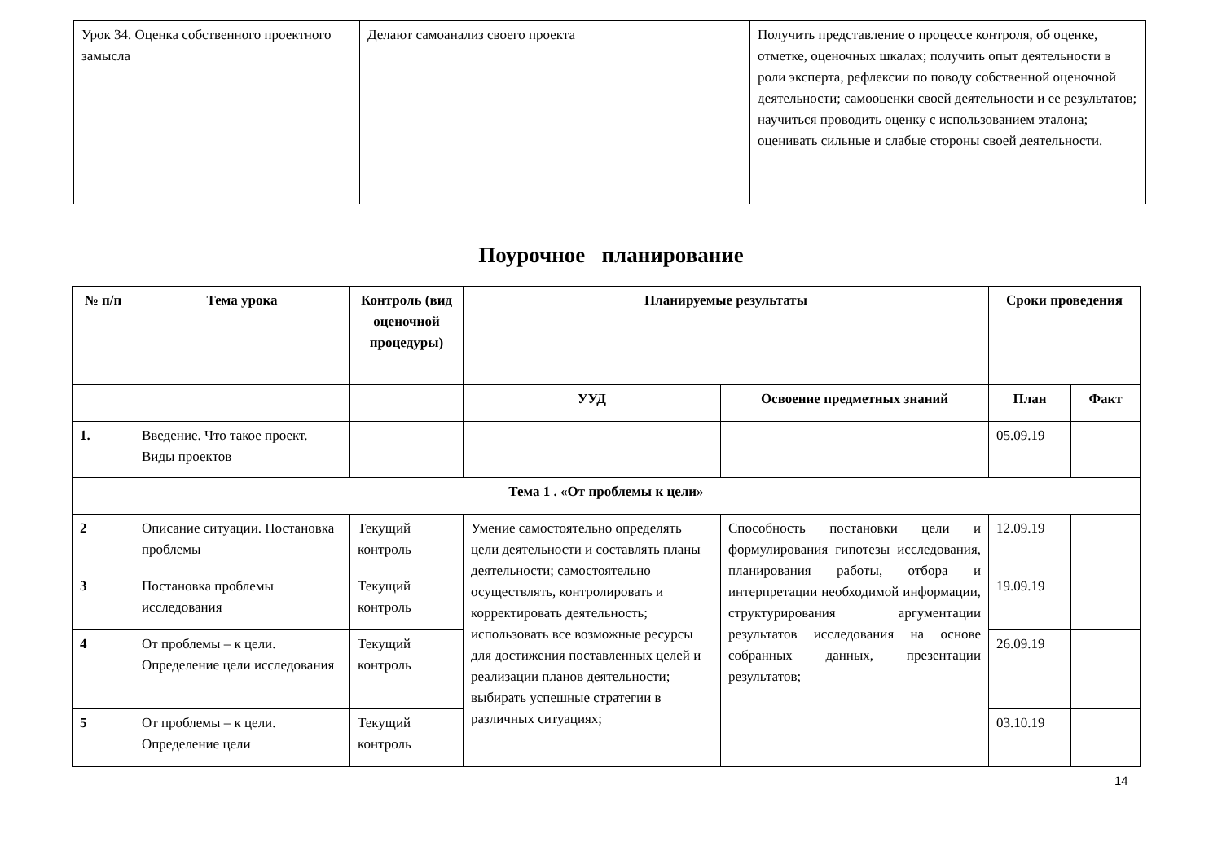| Урок 34. Оценка собственного проектного замысла | Делают самоанализ своего проекта | Получить представление о процессе контроля, об оценке, отметке, оценочных шкалах; получить опыт деятельности в роли эксперта, рефлексии по поводу собственной оценочной деятельности; самооценки своей деятельности и ее результатов; научиться проводить оценку с использованием эталона; оценивать сильные и слабые стороны своей деятельности. |
Поурочное планирование
| № п/п | Тема урока | Контроль (вид оценочной процедуры) | Планируемые результаты | | Сроки проведения | |
| --- | --- | --- | --- | --- | --- | --- |
| | | | УУД | Освоение предметных знаний | План | Факт |
| 1. | Введение. Что такое проект. Виды проектов | | | | 05.09.19 | |
| Тема 1 . «От проблемы к цели» | | | | | | |
| 2 | Описание ситуации. Постановка проблемы | Текущий контроль | Умение самостоятельно определять цели деятельности и составлять планы деятельности; самостоятельно осуществлять, контролировать и корректировать деятельность; использовать все возможные ресурсы для достижения поставленных целей и реализации планов деятельности; выбирать успешные стратегии в различных ситуациях; | Способность постановки цели и формулирования гипотезы исследования, планирования работы, отбора и интерпретации необходимой информации, структурирования аргументации результатов исследования на основе собранных данных, презентации результатов; | 12.09.19 | |
| 3 | Постановка проблемы исследования | Текущий контроль | | | 19.09.19 | |
| 4 | От проблемы – к цели. Определение цели исследования | Текущий контроль | | | 26.09.19 | |
| 5 | От проблемы – к цели. Определение цели | Текущий контроль | | | 03.10.19 | |
14